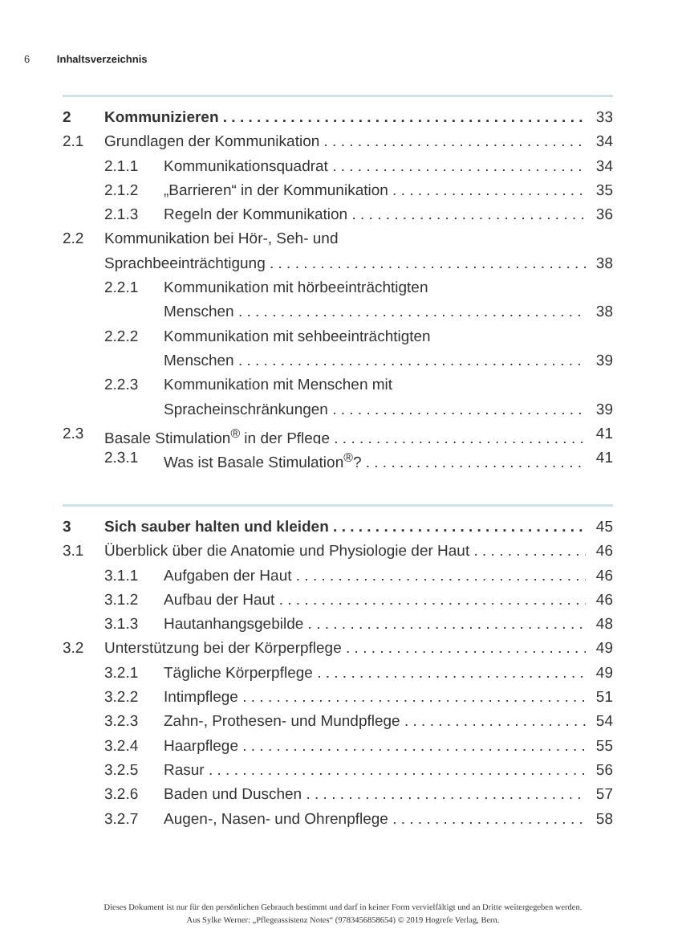6 Inhaltsverzeichnis
2 Kommunizieren 33
2.1 Grundlagen der Kommunikation 34
2.1.1 Kommunikationsquadrat 34
2.1.2 „Barrieren“ in der Kommunikation 35
2.1.3 Regeln der Kommunikation 36
2.2 Kommunikation bei Hör-, Seh- und
Sprachbeeinträchtigung 38
2.2.1 Kommunikation mit hörbeeinträchtigten
Menschen 38
2.2.2 Kommunikation mit sehbeeinträchtigten
Menschen 39
2.2.3 Kommunikation mit Menschen mit
Spracheinschränkungen 39
2.3 Basale Stimulation<sup>®</sup> in der Pflege 41
2.3.1 Was ist Basale Stimulation<sup>®</sup>? 41
3 Sich sauber halten und kleiden 45
3.1 Überblick über die Anatomie und Physiologie der Haut 46
3.1.1 Aufgaben der Haut 46
3.1.2 Aufbau der Haut 46
3.1.3 Hautanhangsgebilde 48
3.2 Unterstützung bei der Körperpflege 49
3.2.1 Tägliche Körperpflege 49
3.2.2 Intimpflege 51
3.2.3 Zahn-, Prothesen- und Mundpflege 54
3.2.4 Haarpflege 55
3.2.5 Rasur 56
3.2.6 Baden und Duschen 57
3.2.7 Augen-, Nasen- und Ohrenpflege 58
Dieses Dokument ist nur für den persönlichen Gebrauch bestimmt und darf in keiner Form vervielfältigt und an Dritte weitergegeben werden.
Aus Sylke Werner: „Pflegeassistenz Notes“ (9783456858654) © 2019 Hogrefe Verlag, Bern.